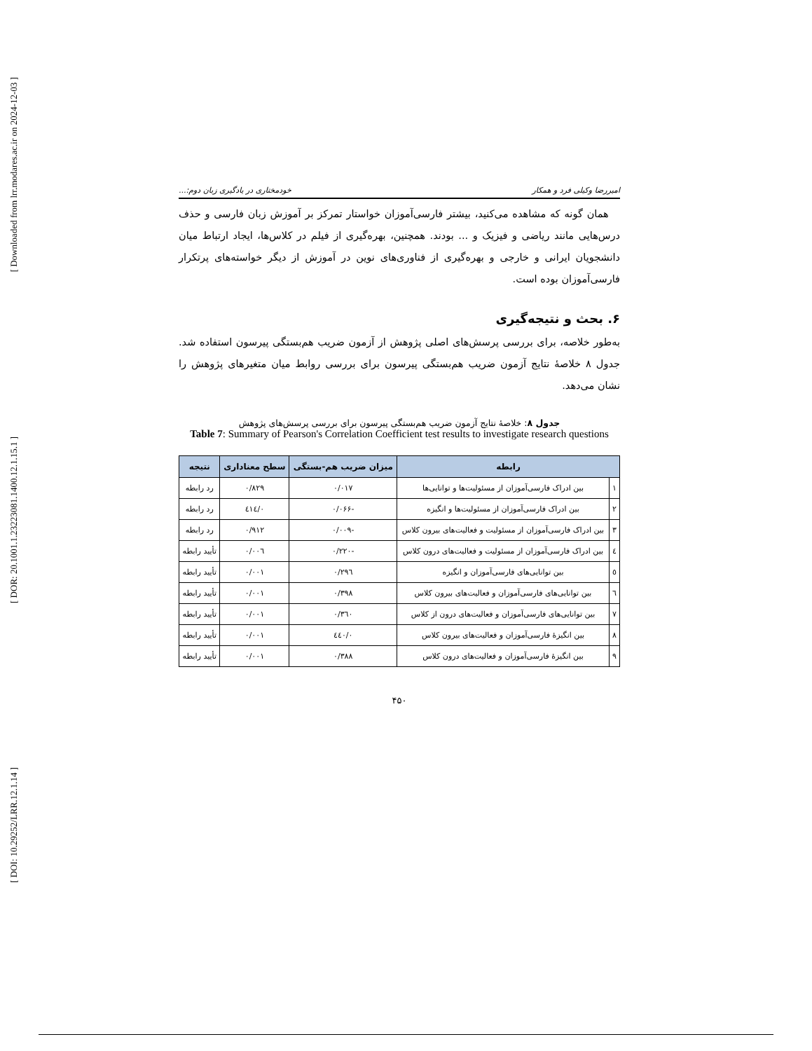[ Downloaded from lrr.modares.ac.ir on 2024-12-03 ]
[ DOR: 20.1001.1.23223081.1400.12.1.15.1 ]
[ DOI: 10.29252/LRR.12.1.14 ]
امیررضا وکیلی فرد و همکار خودمختاری در یادگیری زبان دوم:...
همان گونه که مشاهده می‌کنید، بیشتر فارسی‌آموزان خواستار تمرکز بر آموزش زبان فارسی و حذف درس‌هایی مانند ریاضی و فیزیک و ... بودند. همچنین، بهره‌گیری از فیلم در کلاس‌ها، ایجاد ارتباط میان دانشجویان ایرانی و خارجی و بهره‌گیری از فناوری‌های نوین در آموزش از دیگر خواسته‌های پرتکرار فارسی‌آموزان بوده است.
۶. بحث و نتیجه‌گیری
به‌طور خلاصه، برای بررسی پرسش‌های اصلی پژوهش از آزمون ضریب هم‌بستگی پیرسون استفاده شد. جدول ۸ خلاصهٔ نتایج آزمون ضریب هم‌بستگی پیرسون برای بررسی روابط میان متغیرهای پژوهش را نشان می‌دهد.
جدول ۸: خلاصهٔ نتایج آزمون ضریب هم‌بستگی پیرسون برای بررسی پرسش‌های پژوهش
Table 7: Summary of Pearson's Correlation Coefficient test results to investigate research questions
| رابطه | | میزان ضریب هم-بستگی | سطح معناداری | نتیجه |
| --- | --- | --- | --- | --- |
| ۱ | بین ادراک فارسی‌آموزان از مسئولیت‌ها و توانایی‌ها | ۰/۰۱۷ | ۰/۸۲۹ | رد رابطه |
| ۲ | بین ادراک فارسی‌آموزان از مسئولیت‌ها و انگیزه | -۰/۰۶۶ | ۰/٤۱٤ | رد رابطه |
| ۳ | بین ادراک فارسی‌آموزان از مسئولیت و فعالیت‌های بیرون کلاس | -۰/۰۰۹ | ۰/۹۱۲ | رد رابطه |
| ٤ | بین ادراک فارسی‌آموزان از مسئولیت و فعالیت‌های درون کلاس | -۰/۲۲۰ | ۰/۰۰٦ | تأیید رابطه |
| ٥ | بین توانایی‌های فارسی‌آموزان و انگیزه | ۰/۲۹٦ | ۰/۰۰۱ | تأیید رابطه |
| ٦ | بین توانایی‌های فارسی‌آموزان و فعالیت‌های بیرون کلاس | ۰/۳۹۸ | ۰/۰۰۱ | تأیید رابطه |
| ۷ | بین توانایی‌های فارسی‌آموزان و فعالیت‌های درون از کلاس | ۰/۳٦۰ | ۰/۰۰۱ | تأیید رابطه |
| ۸ | بین انگیزهٔ فارسی‌آموزان و فعالیت‌های بیرون کلاس | ۰/٤٤۰ | ۰/۰۰۱ | تأیید رابطه |
| ۹ | بین انگیزهٔ فارسی‌آموزان و فعالیت‌های درون کلاس | ۰/۳۸۸ | ۰/۰۰۱ | تأیید رابطه |
۴۵۰